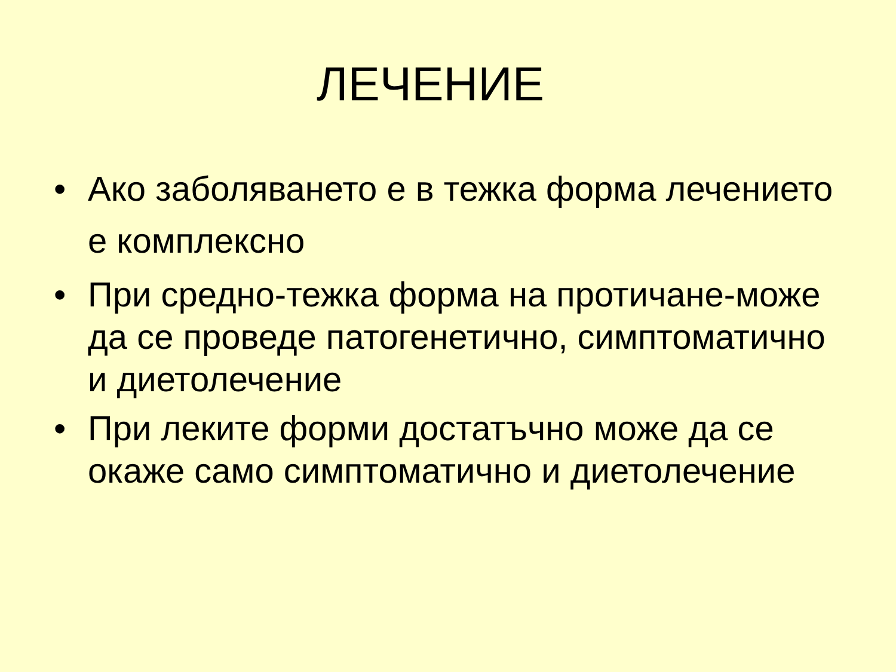ЛЕЧЕНИЕ
• Ако заболяването е в тежка форма лечението е комплексно
• При средно-тежка форма на протичане-може да се проведе патогенетично, симптоматично и диетолечение
• При леките форми достатъчно може да се окаже само симптоматично и диетолечение